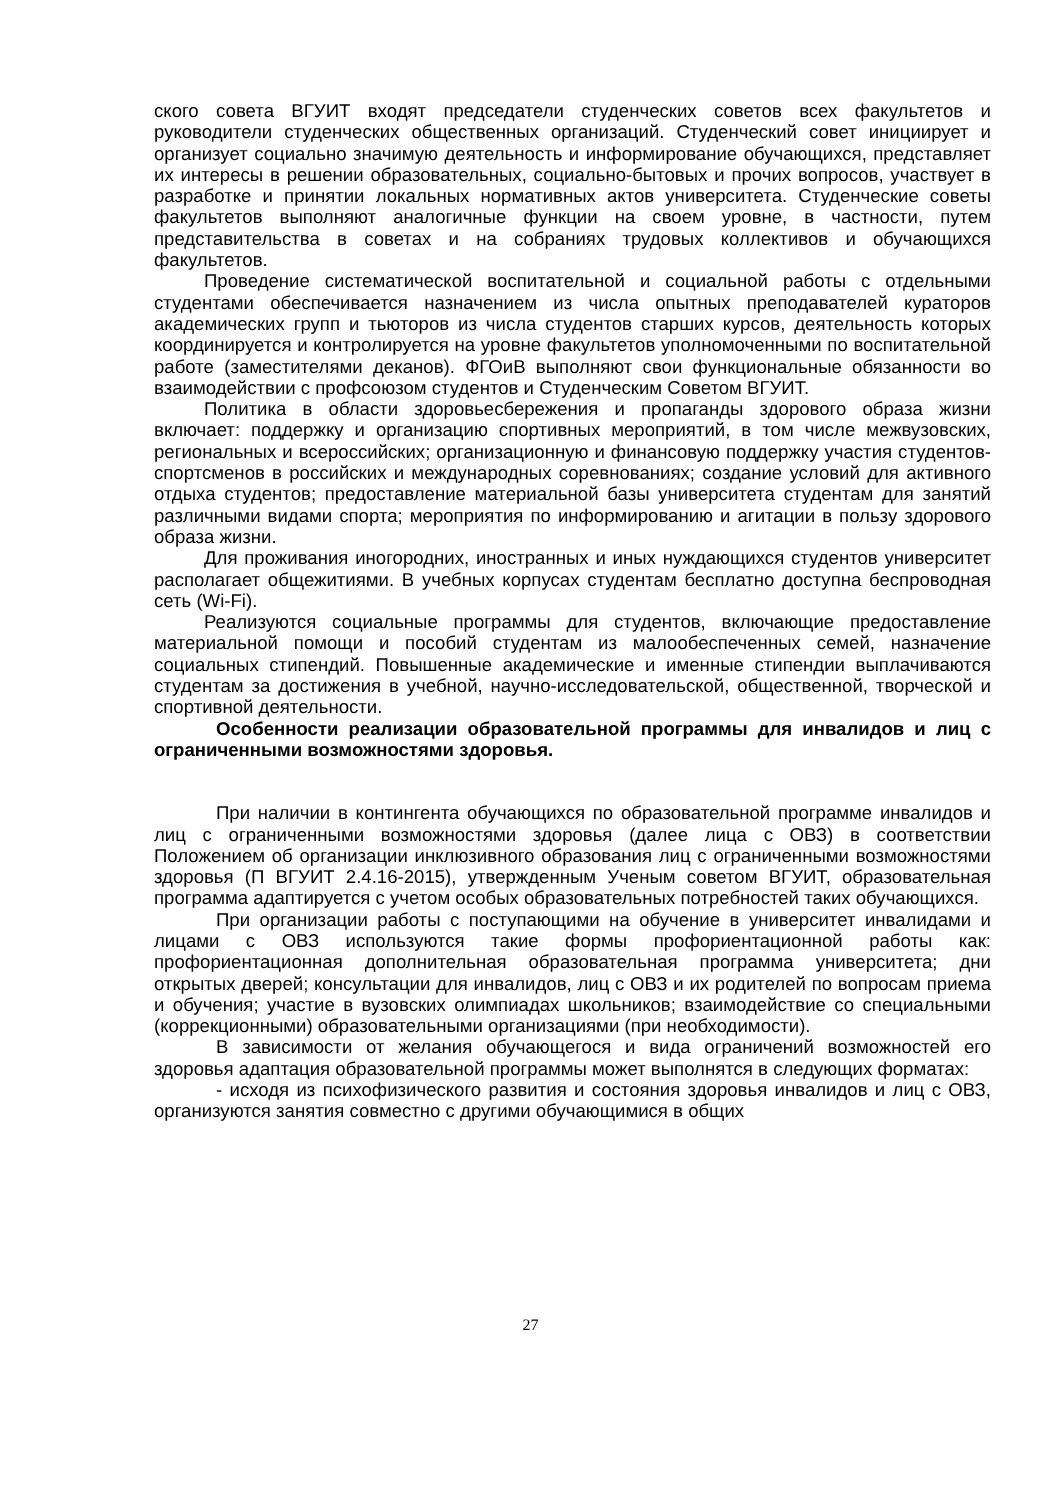ского совета ВГУИТ входят председатели студенческих советов всех факультетов и руководители студенческих общественных организаций. Студенческий совет инициирует и организует социально значимую деятельность и информирование обучающихся, представляет их интересы в решении образовательных, социально-бытовых и прочих вопросов, участвует в разработке и принятии локальных нормативных актов университета. Студенческие советы факультетов выполняют аналогичные функции на своем уровне, в частности, путем представительства в советах и на собраниях трудовых коллективов и обучающихся факультетов.
Проведение систематической воспитательной и социальной работы с отдельными студентами обеспечивается назначением из числа опытных преподавателей кураторов академических групп и тьюторов из числа студентов старших курсов, деятельность которых координируется и контролируется на уровне факультетов уполномоченными по воспитательной работе (заместителями деканов). ФГОиВ выполняют свои функциональные обязанности во взаимодействии с профсоюзом студентов и Студенческим Советом ВГУИТ.
Политика в области здоровьесбережения и пропаганды здорового образа жизни включает: поддержку и организацию спортивных мероприятий, в том числе межвузовских, региональных и всероссийских; организационную и финансовую поддержку участия студентов-спортсменов в российских и международных соревнованиях; создание условий для активного отдыха студентов; предоставление материальной базы университета студентам для занятий различными видами спорта; мероприятия по информированию и агитации в пользу здорового образа жизни.
Для проживания иногородних, иностранных и иных нуждающихся студентов университет располагает общежитиями. В учебных корпусах студентам бесплатно доступна беспроводная сеть (Wi-Fi).
Реализуются социальные программы для студентов, включающие предоставление материальной помощи и пособий студентам из малообеспеченных семей, назначение социальных стипендий. Повышенные академические и именные стипендии выплачиваются студентам за достижения в учебной, научно-исследовательской, общественной, творческой и спортивной деятельности.
Особенности реализации образовательной программы для инвалидов и лиц с ограниченными возможностями здоровья.
При наличии в контингента обучающихся по образовательной программе инвалидов и лиц с ограниченными возможностями здоровья (далее лица с ОВЗ) в соответствии Положением об организации инклюзивного образования лиц с ограниченными возможностями здоровья (П ВГУИТ 2.4.16-2015), утвержденным Ученым советом ВГУИТ, образовательная программа адаптируется с учетом особых образовательных потребностей таких обучающихся.
При организации работы с поступающими на обучение в университет инвалидами и лицами с ОВЗ используются такие формы профориентационной работы как: профориентационная дополнительная образовательная программа университета; дни открытых дверей; консультации для инвалидов, лиц с ОВЗ и их родителей по вопросам приема и обучения; участие в вузовских олимпиадах школьников; взаимодействие со специальными (коррекционными) образовательными организациями (при необходимости).
В зависимости от желания обучающегося и вида ограничений возможностей его здоровья адаптация образовательной программы может выполнятся в следующих форматах:
- исходя из психофизического развития и состояния здоровья инвалидов и лиц с ОВЗ, организуются занятия совместно с другими обучающимися в общих
27